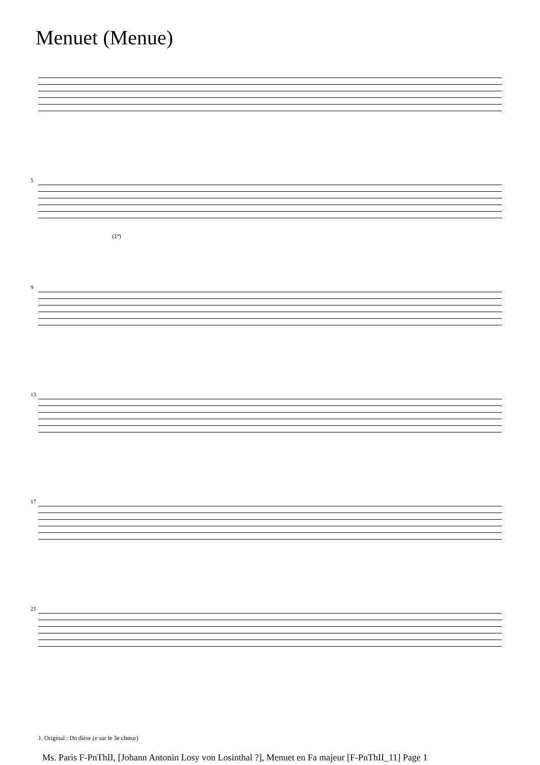Menuet (Menue)
5
(1*)
9
13
17
21
1. Original : Do dièse (e sur le 3e chœur)
Ms. Paris F-PnThII, [Johann Antonin Losy von Losinthal ?], Menuet en Fa majeur [F-PnThII_11] Page 1